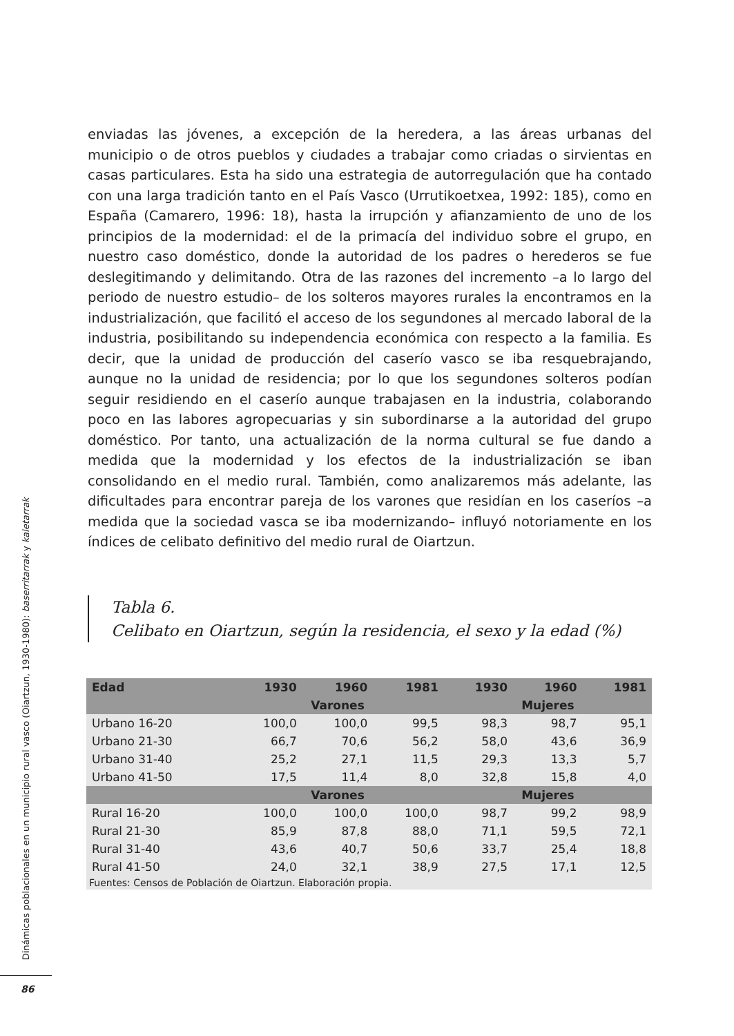enviadas las jóvenes, a excepción de la heredera, a las áreas urbanas del municipio o de otros pueblos y ciudades a trabajar como criadas o sirvientas en casas particulares. Esta ha sido una estrategia de autorregulación que ha contado con una larga tradición tanto en el País Vasco (Urrutikoetxea, 1992: 185), como en España (Camarero, 1996: 18), hasta la irrupción y afianzamiento de uno de los principios de la modernidad: el de la primacía del individuo sobre el grupo, en nuestro caso doméstico, donde la autoridad de los padres o herederos se fue deslegitimando y delimitando. Otra de las razones del incremento –a lo largo del periodo de nuestro estudio– de los solteros mayores rurales la encontramos en la industrialización, que facilitó el acceso de los segundones al mercado laboral de la industria, posibilitando su independencia económica con respecto a la familia. Es decir, que la unidad de producción del caserío vasco se iba resquebrajando, aunque no la unidad de residencia; por lo que los segundones solteros podían seguir residiendo en el caserío aunque trabajasen en la industria, colaborando poco en las labores agropecuarias y sin subordinarse a la autoridad del grupo doméstico. Por tanto, una actualización de la norma cultural se fue dando a medida que la modernidad y los efectos de la industrialización se iban consolidando en el medio rural. También, como analizaremos más adelante, las dificultades para encontrar pareja de los varones que residían en los caseríos –a medida que la sociedad vasca se iba modernizando– influyó notoriamente en los índices de celibato definitivo del medio rural de Oiartzun.
Tabla 6.
Celibato en Oiartzun, según la residencia, el sexo y la edad (%)
| Edad | 1930 | 1960 | 1981 | 1930 | 1960 | 1981 |
| --- | --- | --- | --- | --- | --- | --- |
| | Varones | | | Mujeres | | |
| Urbano 16-20 | 100,0 | 100,0 | 99,5 | 98,3 | 98,7 | 95,1 |
| Urbano 21-30 | 66,7 | 70,6 | 56,2 | 58,0 | 43,6 | 36,9 |
| Urbano 31-40 | 25,2 | 27,1 | 11,5 | 29,3 | 13,3 | 5,7 |
| Urbano 41-50 | 17,5 | 11,4 | 8,0 | 32,8 | 15,8 | 4,0 |
| | Varones | | | Mujeres | | |
| Rural 16-20 | 100,0 | 100,0 | 100,0 | 98,7 | 99,2 | 98,9 |
| Rural 21-30 | 85,9 | 87,8 | 88,0 | 71,1 | 59,5 | 72,1 |
| Rural 31-40 | 43,6 | 40,7 | 50,6 | 33,7 | 25,4 | 18,8 |
| Rural 41-50 | 24,0 | 32,1 | 38,9 | 27,5 | 17,1 | 12,5 |
| Fuentes: Censos de Población de Oiartzun. Elaboración propia. | | | | | | |
Dinámicas poblacionales en un municipio rural vasco (Oiartzun, 1930-1980): baserritarrak y kaletarrak
86